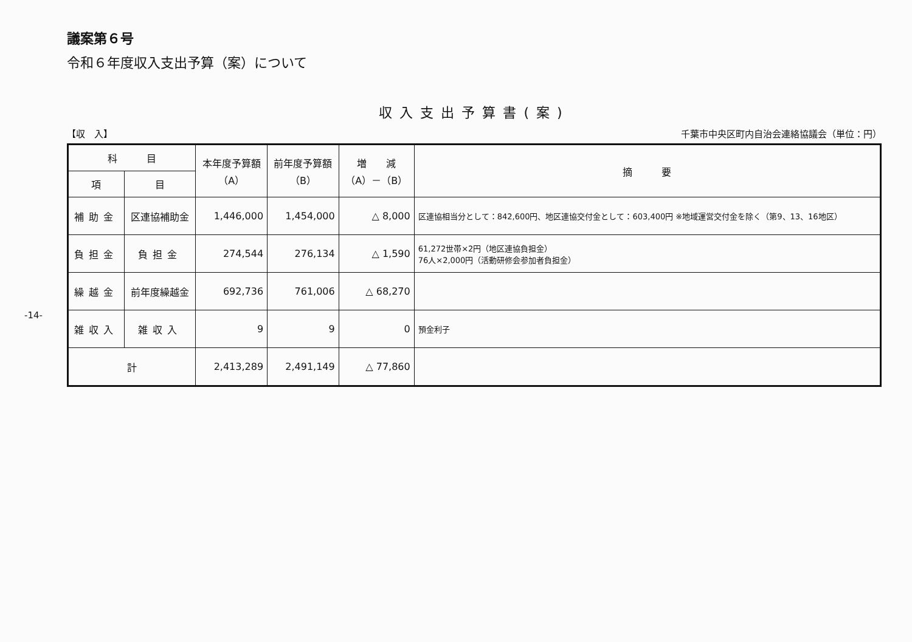議案第６号
令和６年度収入支出予算（案）について
収入支出予算書(案)
【収　入】 千葉市中央区町内自治会連絡協議会（単位：円）
| 科 目 | | 本年度予算額 （A） | 前年度予算額 （B） | 増 減 （A）－（B） | 摘 要 |
| --- | --- | --- | --- | --- | --- |
| 項 | 目 | | | | |
| 補助金 | 区連協補助金 | 1,446,000 | 1,454,000 | △ 8,000 | 区連協相当分として：842,600円、地区連協交付金として：603,400円 ※地域運営交付金を除く（第9、13、16地区） |
| 負担金 | 負担金 | 274,544 | 276,134 | △ 1,590 | 61,272世帯×2円（地区連協負担金） 76人×2,000円（活動研修会参加者負担金） |
| 繰越金 | 前年度繰越金 | 692,736 | 761,006 | △ 68,270 | |
| 雑収入 | 雑収入 | 9 | 9 | 0 | 預金利子 |
| 計 | | 2,413,289 | 2,491,149 | △ 77,860 | |
-14-